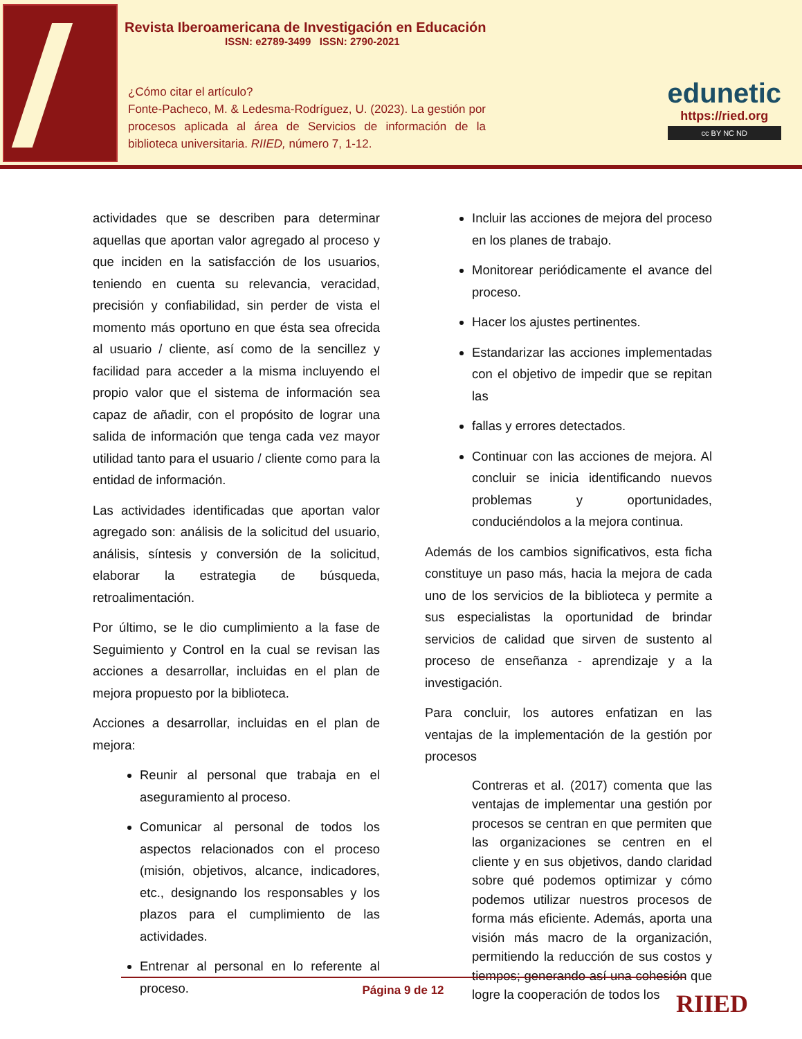Revista Iberoamericana de Investigación en Educación
ISSN: e2789-3499 ISSN: 2790-2021
¿Cómo citar el artículo?
Fonte-Pacheco, M. & Ledesma-Rodríguez, U. (2023). La gestión por procesos aplicada al área de Servicios de información de la biblioteca universitaria. RIIED, número 7, 1-12.
edunetic
https://ried.org
cc BY NC ND
actividades que se describen para determinar aquellas que aportan valor agregado al proceso y que inciden en la satisfacción de los usuarios, teniendo en cuenta su relevancia, veracidad, precisión y confiabilidad, sin perder de vista el momento más oportuno en que ésta sea ofrecida al usuario / cliente, así como de la sencillez y facilidad para acceder a la misma incluyendo el propio valor que el sistema de información sea capaz de añadir, con el propósito de lograr una salida de información que tenga cada vez mayor utilidad tanto para el usuario / cliente como para la entidad de información.
Las actividades identificadas que aportan valor agregado son: análisis de la solicitud del usuario, análisis, síntesis y conversión de la solicitud, elaborar la estrategia de búsqueda, retroalimentación.
Por último, se le dio cumplimiento a la fase de Seguimiento y Control en la cual se revisan las acciones a desarrollar, incluidas en el plan de mejora propuesto por la biblioteca.
Acciones a desarrollar, incluidas en el plan de mejora:
Reunir al personal que trabaja en el aseguramiento al proceso.
Comunicar al personal de todos los aspectos relacionados con el proceso (misión, objetivos, alcance, indicadores, etc., designando los responsables y los plazos para el cumplimiento de las actividades.
Entrenar al personal en lo referente al proceso.
Incluir las acciones de mejora del proceso en los planes de trabajo.
Monitorear periódicamente el avance del proceso.
Hacer los ajustes pertinentes.
Estandarizar las acciones implementadas con el objetivo de impedir que se repitan las
fallas y errores detectados.
Continuar con las acciones de mejora. Al concluir se inicia identificando nuevos problemas y oportunidades, conduciéndolos a la mejora continua.
Además de los cambios significativos, esta ficha constituye un paso más, hacia la mejora de cada uno de los servicios de la biblioteca y permite a sus especialistas la oportunidad de brindar servicios de calidad que sirven de sustento al proceso de enseñanza - aprendizaje y a la investigación.
Para concluir, los autores enfatizan en las ventajas de la implementación de la gestión por procesos
Contreras et al. (2017) comenta que las ventajas de implementar una gestión por procesos se centran en que permiten que las organizaciones se centren en el cliente y en sus objetivos, dando claridad sobre qué podemos optimizar y cómo podemos utilizar nuestros procesos de forma más eficiente. Además, aporta una visión más macro de la organización, permitiendo la reducción de sus costos y tiempos; generando así una cohesión que logre la cooperación de todos los
Página 9 de 12
RIIED